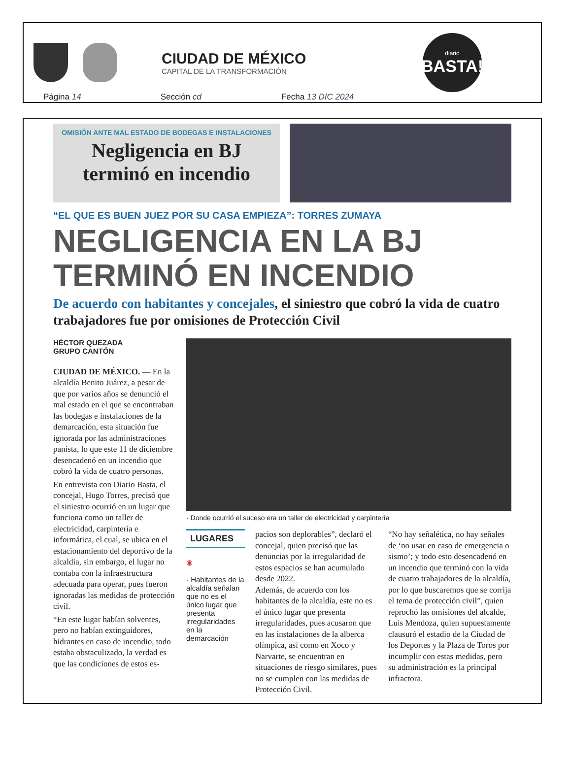CIUDAD DE MÉXICO
CAPITAL DE LA TRANSFORMACIÓN
diario
BASTA!
Página 14 Sección cd Fecha 13 DIC 2024
OMISIÓN ANTE MAL ESTADO DE BODEGAS E INSTALACIONES
Negligencia en BJ terminó en incendio
“EL QUE ES BUEN JUEZ POR SU CASA EMPIEZA”: TORRES ZUMAYA
NEGLIGENCIA EN LA BJ TERMINÓ EN INCENDIO
De acuerdo con habitantes y concejales, el siniestro que cobró la vida de cuatro trabajadores fue por omisiones de Protección Civil
HÉCTOR QUEZADA
GRUPO CANTÓN
CIUDAD DE MÉXICO. — En la alcaldía Benito Juárez, a pesar de que por varios años se denunció el mal estado en el que se encontraban las bodegas e instalaciones de la demarcación, esta situación fue ignorada por las administraciones panista, lo que este 11 de diciembre desencadenó en un incendio que cobró la vida de cuatro personas.
En entrevista con Diario Basta, el concejal, Hugo Torres, precisó que el siniestro ocurrió en un lugar que funciona como un taller de electricidad, carpintería e informática, el cual, se ubica en el estacionamiento del deportivo de la alcaldía, sin embargo, el lugar no contaba con la infraestructura adecuada para operar, pues fueron ignoradas las medidas de protección civil.
“En este lugar habían solventes, pero no habían extinguidores, hidrantes en caso de incendio, todo estaba obstaculizado, la verdad es que las condiciones de estos es-
· Donde ocurrió el suceso era un taller de electricidad y carpintería
LUGARES
◉
· Habitantes de la alcaldía señalan que no es el único lugar que presenta irregularidades en la demarcación
pacios son deplorables”, declaró el concejal, quien precisó que las denuncias por la irregularidad de estos espacios se han acumulado desde 2022.
Además, de acuerdo con los habitantes de la alcaldía, este no es el único lugar que presenta irregularidades, pues acusaron que en las instalaciones de la alberca olímpica, así como en Xoco y Narvarte, se encuentran en situaciones de riesgo similares, pues no se cumplen con las medidas de Protección Civil.
“No hay señalética, no hay señales de ‘no usar en caso de emergencia o sismo’; y todo esto desencadenó en un incendio que terminó con la vida de cuatro trabajadores de la alcaldía, por lo que buscaremos que se corrija el tema de protección civil”, quien reprochó las omisiones del alcalde, Luis Mendoza, quien supuestamente clausuró el estadio de la Ciudad de los Deportes y la Plaza de Toros por incumplir con estas medidas, pero su administración es la principal infractora.